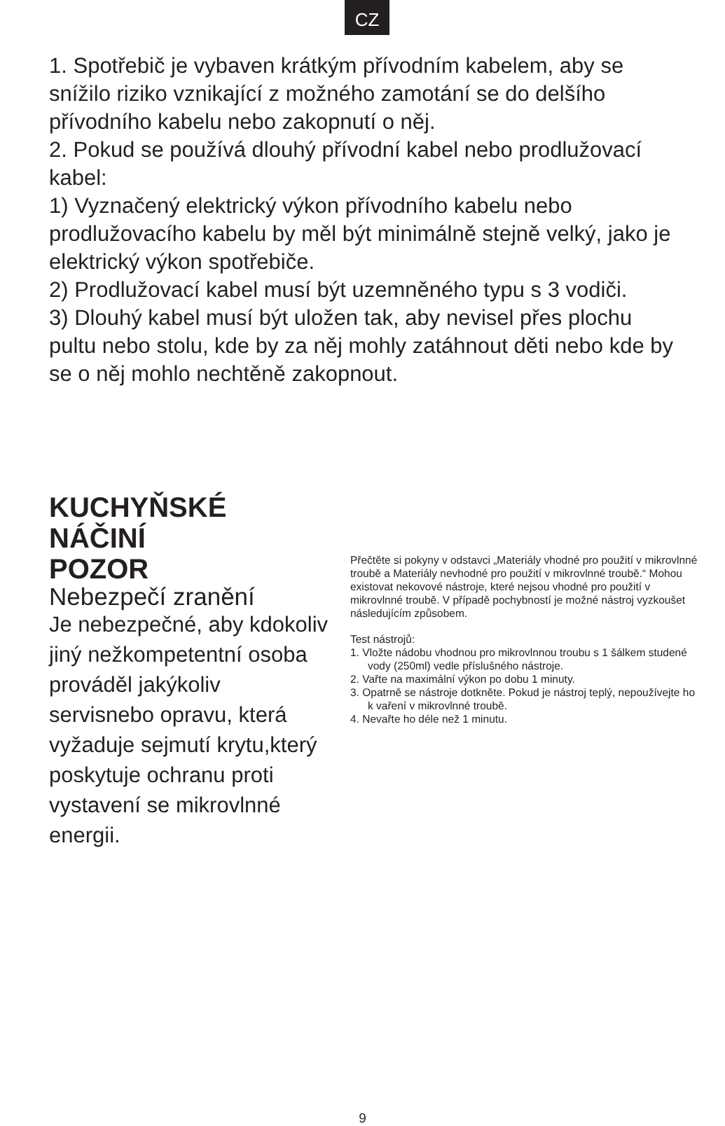CZ
1. Spotřebič je vybaven krátkým přívodním kabelem, aby se snížilo riziko vznikající z možného zamotání se do delšího přívodního kabelu nebo zakopnutí o něj.
2. Pokud se používá dlouhý přívodní kabel nebo prodlužovací kabel:
1) Vyznačený elektrický výkon přívodního kabelu nebo prodlužovacího kabelu by měl být minimálně stejně velký, jako je elektrický výkon spotřebiče.
2) Prodlužovací kabel musí být uzemněného typu s 3 vodiči.
3) Dlouhý kabel musí být uložen tak, aby nevisel přes plochu pultu nebo stolu, kde by za něj mohly zatáhnout děti nebo kde by se o něj mohlo nechtěně zakopnout.
KUCHYŇSKÉ NÁČINÍ
POZOR
Nebezpečí zranění
Je nebezpečné, aby kdokoliv jiný nežkompetentní osoba prováděl jakýkoliv servisnebo opravu, která vyžaduje sejmutí krytu,který poskytuje ochranu proti vystavení se mikrovlnné energii.
Přečtěte si pokyny v odstavci „Materiály vhodné pro použití v mikrovlnné troubě a Materiály nevhodné pro použití v mikrovlnné troubě.“ Mohou existovat nekovové nástroje, které nejsou vhodné pro použití v mikrovlnné troubě. V případě pochybností je možné nástroj vyzkoušet následujícím způsobem.
Test nástrojů:
1. Vložte nádobu vhodnou pro mikrovlnnou troubu s 1 šálkem studené vody (250ml) vedle příslušného nástroje.
2. Vařte na maximální výkon po dobu 1 minuty.
3. Opatrně se nástroje dotkněte. Pokud je nástroj teplý, nepoužívejte ho k vaření v mikrovlnné troubě.
4. Nevařte ho déle než 1 minutu.
9